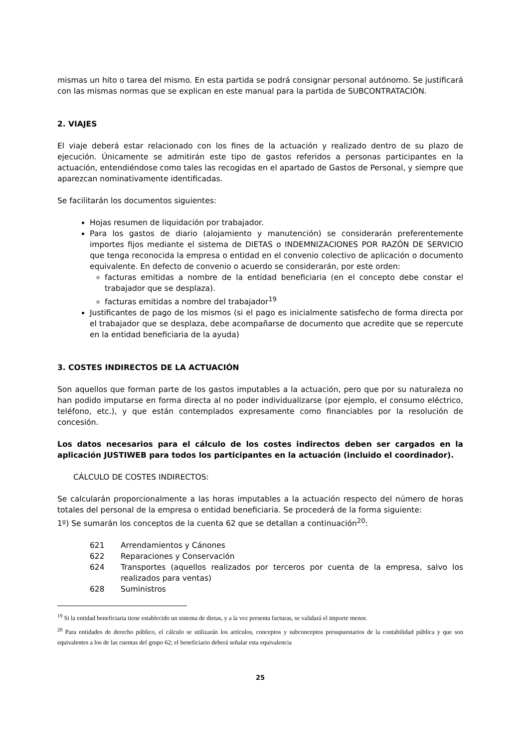mismas un hito o tarea del mismo. En esta partida se podrá consignar personal autónomo. Se justificará con las mismas normas que se explican en este manual para la partida de SUBCONTRATACIÓN.
2. VIAJES
El viaje deberá estar relacionado con los fines de la actuación y realizado dentro de su plazo de ejecución. Únicamente se admitirán este tipo de gastos referidos a personas participantes en la actuación, entendiéndose como tales las recogidas en el apartado de Gastos de Personal, y siempre que aparezcan nominativamente identificadas.
Se facilitarán los documentos siguientes:
Hojas resumen de liquidación por trabajador.
Para los gastos de diario (alojamiento y manutención) se considerarán preferentemente importes fijos mediante el sistema de DIETAS o INDEMNIZACIONES POR RAZÓN DE SERVICIO que tenga reconocida la empresa o entidad en el convenio colectivo de aplicación o documento equivalente. En defecto de convenio o acuerdo se considerarán, por este orden:
facturas emitidas a nombre de la entidad beneficiaria (en el concepto debe constar el trabajador que se desplaza).
facturas emitidas a nombre del trabajador<sup>19</sup>
Justificantes de pago de los mismos (si el pago es inicialmente satisfecho de forma directa por el trabajador que se desplaza, debe acompañarse de documento que acredite que se repercute en la entidad beneficiaria de la ayuda)
3. COSTES INDIRECTOS DE LA ACTUACIÓN
Son aquellos que forman parte de los gastos imputables a la actuación, pero que por su naturaleza no han podido imputarse en forma directa al no poder individualizarse (por ejemplo, el consumo eléctrico, teléfono, etc.), y que están contemplados expresamente como financiables por la resolución de concesión.
Los datos necesarios para el cálculo de los costes indirectos deben ser cargados en la aplicación JUSTIWEB para todos los participantes en la actuación (incluido el coordinador).
CÁLCULO DE COSTES INDIRECTOS:
Se calcularán proporcionalmente a las horas imputables a la actuación respecto del número de horas totales del personal de la empresa o entidad beneficiaria. Se procederá de la forma siguiente:
1º) Se sumarán los conceptos de la cuenta 62 que se detallan a continuación<sup>20</sup>:
621 Arrendamientos y Cánones
622 Reparaciones y Conservación
624 Transportes (aquellos realizados por terceros por cuenta de la empresa, salvo los realizados para ventas)
628 Suministros
<sup>19</sup> Si la entidad beneficiaria tiene establecido un sistema de dietas, y a la vez presenta facturas, se validará el importe menor.
<sup>20</sup> Para entidades de derecho público, el cálculo se utilizarán los artículos, conceptos y subconceptos presupuestarios de la contabilidad pública y que son equivalentes a los de las cuentas del grupo 62; el beneficiario deberá señalar esta equivalencia
25